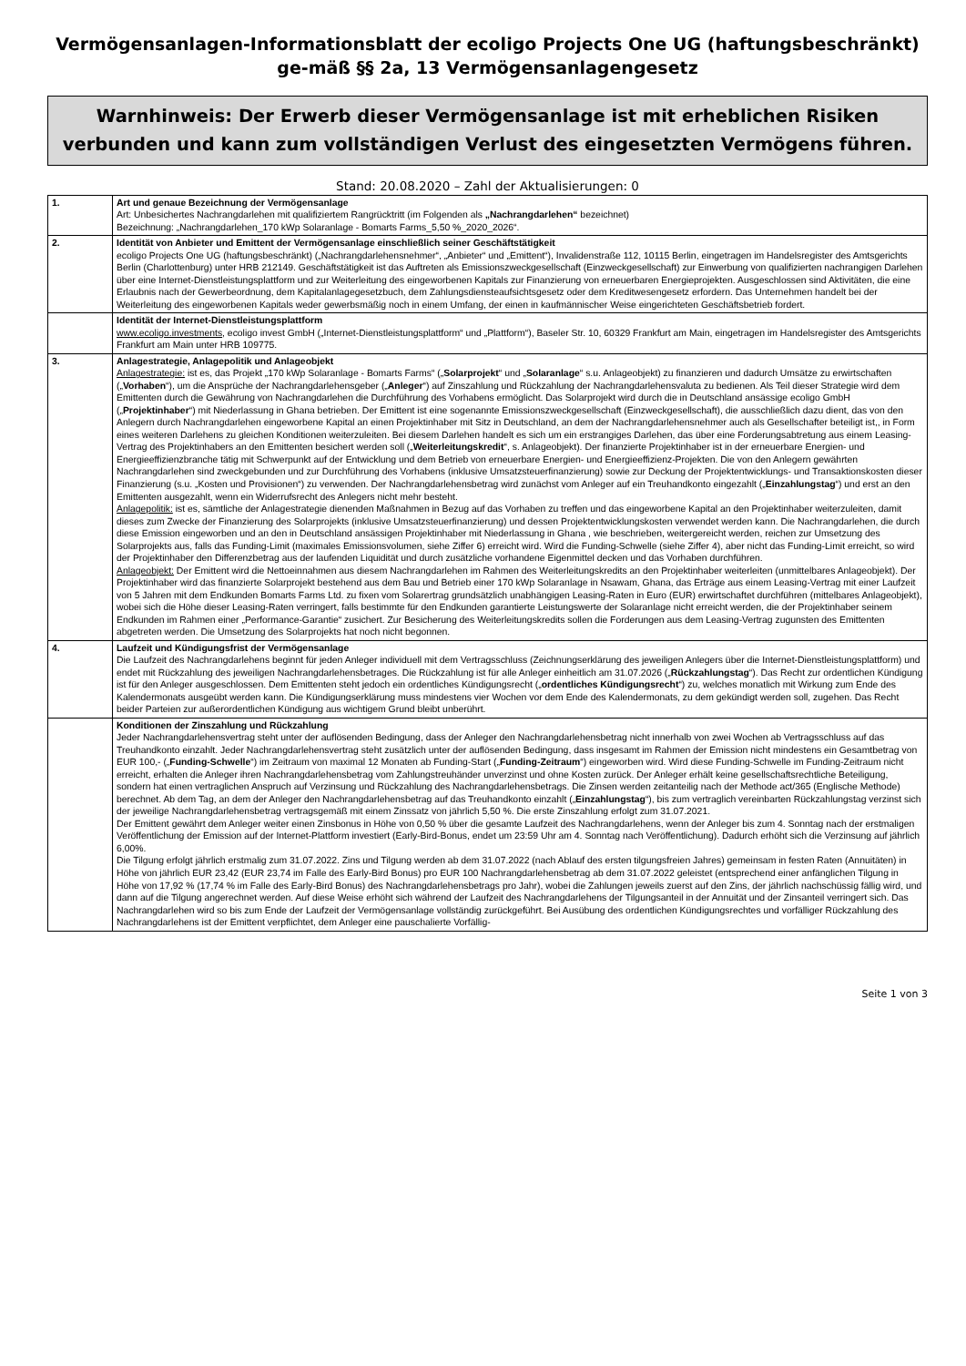Vermögensanlagen-Informationsblatt der ecoligo Projects One UG (haftungsbeschränkt) ge-mäß §§ 2a, 13 Vermögensanlagengesetz
Warnhinweis: Der Erwerb dieser Vermögensanlage ist mit erheblichen Risiken verbunden und kann zum vollständigen Verlust des eingesetzten Vermögens führen.
Stand: 20.08.2020 – Zahl der Aktualisierungen: 0
| 1. | Art und genaue Bezeichnung der Vermögensanlage Art: Unbesichertes Nachrangdarlehen mit qualifiziertem Rangrücktritt (im Folgenden als „Nachrangdarlehen“ bezeichnet) Bezeichnung: „Nachrangdarlehen_170 kWp Solaranlage - Bomarts Farms_5,50 %_2020_2026“. |
| 2. | Identität von Anbieter und Emittent der Vermögensanlage einschließlich seiner Geschäftstätigkeit ecoligo Projects One UG (haftungsbeschränkt) („Nachrangdarlehensnehmer“, „Anbieter“ und „Emittent“), Invalidenstraße 112, 10115 Berlin, eingetragen im Handelsregister des Amtsgerichts Berlin (Charlottenburg) unter HRB 212149. Geschäftstätigkeit ist das Auftreten als Emissionszweckgesellschaft (Einzweckgesellschaft) zur Einwerbung von qualifizierten nachrangigen Darlehen über eine Internet-Dienstleistungsplattform und zur Weiterleitung des eingeworbenen Kapitals zur Finanzierung von erneuerbaren Energieprojekten. Ausgeschlossen sind Aktivitäten, die eine Erlaubnis nach der Gewerbeordnung, dem Kapitalanlagegesetzbuch, dem Zahlungsdiensteaufsichtsgesetz oder dem Kreditwesengesetz erfordern. Das Unternehmen handelt bei der Weiterleitung des eingeworbenen Kapitals weder gewerbsmäßig noch in einem Umfang, der einen in kaufmännischer Weise eingerichteten Geschäftsbetrieb fordert. |
| | Identität der Internet-Dienstleistungsplattform www.ecoligo.investments , ecoligo invest GmbH („Internet-Dienstleistungsplattform“ und „Plattform“), Baseler Str. 10, 60329 Frankfurt am Main, eingetragen im Handelsregister des Amtsgerichts Frankfurt am Main unter HRB 109775. |
| 3. | Anlagestrategie, Anlagepolitik und Anlageobjekt Anlagestrategie: ist es, das Projekt „170 kWp Solaranlage - Bomarts Farms“ („ Solarprojekt “ und „ Solaranlage “ s.u. Anlageobjekt) zu finanzieren und dadurch Umsätze zu erwirtschaften („ Vorhaben “), um die Ansprüche der Nachrangdarlehensgeber („ Anleger “) auf Zinszahlung und Rückzahlung der Nachrangdarlehensvaluta zu bedienen. Als Teil dieser Strategie wird dem Emittenten durch die Gewährung von Nachrangdarlehen die Durchführung des Vorhabens ermöglicht. Das Solarprojekt wird durch die in Deutschland ansässige ecoligo GmbH („ Projektinhaber “) mit Niederlassung in Ghana betrieben. Der Emittent ist eine sogenannte Emissionszweckgesellschaft (Einzweckgesellschaft), die ausschließlich dazu dient, das von den Anlegern durch Nachrangdarlehen eingeworbene Kapital an einen Projektinhaber mit Sitz in Deutschland, an dem der Nachrangdarlehensnehmer auch als Gesellschafter beteiligt ist,, in Form eines weiteren Darlehens zu gleichen Konditionen weiterzuleiten. Bei diesem Darlehen handelt es sich um ein erstrangiges Darlehen, das über eine Forderungsabtretung aus einem Leasing-Vertrag des Projektinhabers an den Emittenten besichert werden soll („ Weiterleitungskredit “, s. Anlageobjekt). Der finanzierte Projektinhaber ist in der erneuerbare Energien- und Energieeffizienzbranche tätig mit Schwerpunkt auf der Entwicklung und dem Betrieb von erneuerbare Energien- und Energieeffizienz-Projekten. Die von den Anlegern gewährten Nachrangdarlehen sind zweckgebunden und zur Durchführung des Vorhabens (inklusive Umsatzsteuerfinanzierung) sowie zur Deckung der Projektentwicklungs- und Transaktionskosten dieser Finanzierung (s.u. „Kosten und Provisionen“) zu verwenden. Der Nachrangdarlehensbetrag wird zunächst vom Anleger auf ein Treuhandkonto eingezahlt („ Einzahlungstag “) und erst an den Emittenten ausgezahlt, wenn ein Widerrufsrecht des Anlegers nicht mehr besteht. Anlagepolitik: ist es, sämtliche der Anlagestrategie dienenden Maßnahmen in Bezug auf das Vorhaben zu treffen und das eingeworbene Kapital an den Projektinhaber weiterzuleiten, damit dieses zum Zwecke der Finanzierung des Solarprojekts (inklusive Umsatzsteuerfinanzierung) und dessen Projektentwicklungskosten verwendet werden kann. Die Nachrangdarlehen, die durch diese Emission eingeworben und an den in Deutschland ansässigen Projektinhaber mit Niederlassung in Ghana , wie beschrieben, weitergereicht werden, reichen zur Umsetzung des Solarprojekts aus, falls das Funding-Limit (maximales Emissionsvolumen, siehe Ziffer 6) erreicht wird. Wird die Funding-Schwelle (siehe Ziffer 4), aber nicht das Funding-Limit erreicht, so wird der Projektinhaber den Differenzbetrag aus der laufenden Liquidität und durch zusätzliche vorhandene Eigenmittel decken und das Vorhaben durchführen. Anlageobjekt: Der Emittent wird die Nettoeinnahmen aus diesem Nachrangdarlehen im Rahmen des Weiterleitungskredits an den Projektinhaber weiterleiten (unmittelbares Anlageobjekt). Der Projektinhaber wird das finanzierte Solarprojekt bestehend aus dem Bau und Betrieb einer 170 kWp Solaranlage in Nsawam, Ghana, das Erträge aus einem Leasing-Vertrag mit einer Laufzeit von 5 Jahren mit dem Endkunden Bomarts Farms Ltd. zu fixen vom Solarertrag grundsätzlich unabhängigen Leasing-Raten in Euro (EUR) erwirtschaftet durchführen (mittelbares Anlageobjekt), wobei sich die Höhe dieser Leasing-Raten verringert, falls bestimmte für den Endkunden garantierte Leistungswerte der Solaranlage nicht erreicht werden, die der Projektinhaber seinem Endkunden im Rahmen einer „Performance-Garantie“ zusichert. Zur Besicherung des Weiterleitungskredits sollen die Forderungen aus dem Leasing-Vertrag zugunsten des Emittenten abgetreten werden. Die Umsetzung des Solarprojekts hat noch nicht begonnen. |
| 4. | Laufzeit und Kündigungsfrist der Vermögensanlage Die Laufzeit des Nachrangdarlehens beginnt für jeden Anleger individuell mit dem Vertragsschluss (Zeichnungserklärung des jeweiligen Anlegers über die Internet-Dienstleistungsplattform) und endet mit Rückzahlung des jeweiligen Nachrangdarlehensbetrages. Die Rückzahlung ist für alle Anleger einheitlich am 31.07.2026 („ Rückzahlungstag “). Das Recht zur ordentlichen Kündigung ist für den Anleger ausgeschlossen. Dem Emittenten steht jedoch ein ordentliches Kündigungsrecht („ ordentliches Kündigungsrecht “) zu, welches monatlich mit Wirkung zum Ende des Kalendermonats ausgeübt werden kann. Die Kündigungserklärung muss mindestens vier Wochen vor dem Ende des Kalendermonats, zu dem gekündigt werden soll, zugehen. Das Recht beider Parteien zur außerordentlichen Kündigung aus wichtigem Grund bleibt unberührt. |
| | Konditionen der Zinszahlung und Rückzahlung Jeder Nachrangdarlehensvertrag steht unter der auflösenden Bedingung, dass der Anleger den Nachrangdarlehensbetrag nicht innerhalb von zwei Wochen ab Vertragsschluss auf das Treuhandkonto einzahlt. Jeder Nachrangdarlehensvertrag steht zusätzlich unter der auflösenden Bedingung, dass insgesamt im Rahmen der Emission nicht mindestens ein Gesamtbetrag von EUR 100,- („ Funding-Schwelle “) im Zeitraum von maximal 12 Monaten ab Funding-Start („ Funding-Zeitraum “) eingeworben wird. Wird diese Funding-Schwelle im Funding-Zeitraum nicht erreicht, erhalten die Anleger ihren Nachrangdarlehensbetrag vom Zahlungstreuhänder unverzinst und ohne Kosten zurück. Der Anleger erhält keine gesellschaftsrechtliche Beteiligung, sondern hat einen vertraglichen Anspruch auf Verzinsung und Rückzahlung des Nachrangdarlehensbetrags. Die Zinsen werden zeitanteilig nach der Methode act/365 (Englische Methode) berechnet. Ab dem Tag, an dem der Anleger den Nachrangdarlehensbetrag auf das Treuhandkonto einzahlt („ Einzahlungstag “), bis zum vertraglich vereinbarten Rückzahlungstag verzinst sich der jeweilige Nachrangdarlehensbetrag vertragsgemäß mit einem Zinssatz von jährlich 5,50 %. Die erste Zinszahlung erfolgt zum 31.07.2021. Der Emittent gewährt dem Anleger weiter einen Zinsbonus in Höhe von 0,50 % über die gesamte Laufzeit des Nachrangdarlehens, wenn der Anleger bis zum 4. Sonntag nach der erstmaligen Veröffentlichung der Emission auf der Internet-Plattform investiert (Early-Bird-Bonus, endet um 23:59 Uhr am 4. Sonntag nach Veröffentlichung). Dadurch erhöht sich die Verzinsung auf jährlich 6,00%. Die Tilgung erfolgt jährlich erstmalig zum 31.07.2022. Zins und Tilgung werden ab dem 31.07.2022 (nach Ablauf des ersten tilgungsfreien Jahres) gemeinsam in festen Raten (Annuitäten) in Höhe von jährlich EUR 23,42 (EUR 23,74 im Falle des Early-Bird Bonus) pro EUR 100 Nachrangdarlehensbetrag ab dem 31.07.2022 geleistet (entsprechend einer anfänglichen Tilgung in Höhe von 17,92 % (17,74 % im Falle des Early-Bird Bonus) des Nachrangdarlehensbetrags pro Jahr), wobei die Zahlungen jeweils zuerst auf den Zins, der jährlich nachschüssig fällig wird, und dann auf die Tilgung angerechnet werden. Auf diese Weise erhöht sich während der Laufzeit des Nachrangdarlehens der Tilgungsanteil in der Annuität und der Zinsanteil verringert sich. Das Nachrangdarlehen wird so bis zum Ende der Laufzeit der Vermögensanlage vollständig zurückgeführt. Bei Ausübung des ordentlichen Kündigungsrechtes und vorfälliger Rückzahlung des Nachrangdarlehens ist der Emittent verpflichtet, dem Anleger eine pauschalierte Vorfällig- |
Seite 1 von 3